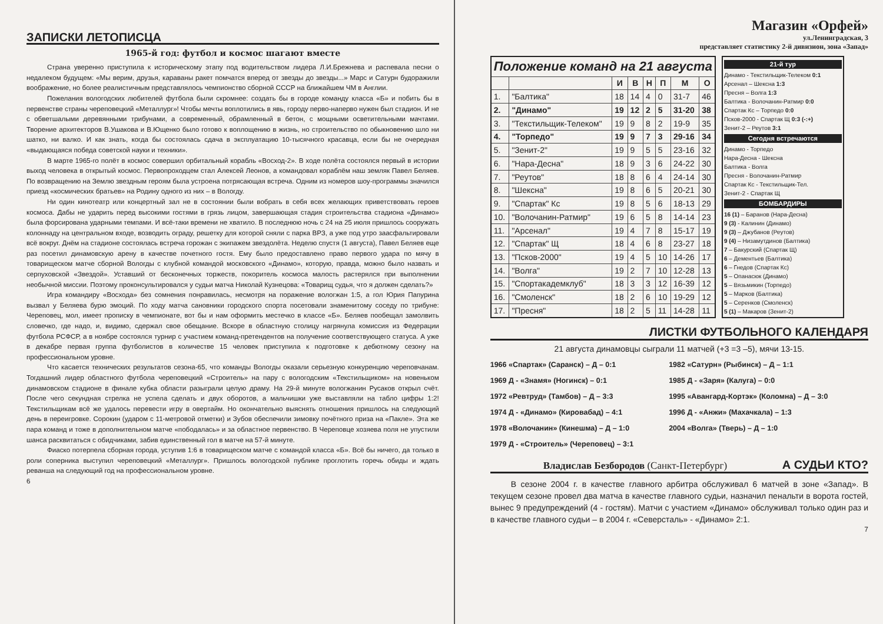ЗАПИСКИ ЛЕТОПИСЦА
1965-й год: футбол и космос шагают вместе
Страна уверенно приступила к историческому этапу под водительством лидера Л.И.Брежнева и распевала песни о недалеком будущем: «Мы верим, друзья, караваны ракет помчатся вперед от звезды до звезды...» Марс и Сатурн будоражили воображение, но более реалистичным представлялось чемпионство сборной СССР на ближайшем ЧМ в Англии.
Пожелания вологодских любителей футбола были скромнее: создать бы в городе команду класса «Б» и побить бы в первенстве страны череповецкий «Металлург»! Чтобы мечты воплотились в явь, городу перво-наперво нужен был стадион. И не с обветшалыми деревянными трибунами, а современный, обрамленный в бетон, с мощными осветительными мачтами. Творение архитекторов В.Ушакова и В.Ющенко было готово к воплощению в жизнь, но строительство по обыкновению шло ни шатко, ни валко. И как знать, когда бы состоялась сдача в эксплуатацию 10-тысячного красавца, если бы не очередная «выдающаяся победа советской науки и техники».
В марте 1965-го полёт в космос совершил орбитальный корабль «Восход-2». В ходе полёта состоялся первый в истории выход человека в открытый космос. Первопроходцем стал Алексей Леонов, а командовал кораблём наш земляк Павел Беляев. По возвращению на Землю звездным героям была устроена потрясающая встреча. Одним из номеров шоу-программы значился приезд «космических братьев» на Родину одного из них – в Вологду.
Ни один кинотеатр или концертный зал не в состоянии были вобрать в себя всех желающих приветствовать героев космоса. Дабы не ударить перед высокими гостями в грязь лицом, завершающая стадия строительства стадиона «Динамо» была форсирована ударными темпами. И всё-таки времени не хватило. В последнюю ночь с 24 на 25 июля пришлось сооружать колоннаду на центральном входе, возводить ограду, решетку для которой сняли с парка ВРЗ, а уже под утро заасфальтировали всё вокруг. Днём на стадионе состоялась встреча горожан с экипажем звездолёта. Неделю спустя (1 августа), Павел Беляев еще раз посетил динамовскую арену в качестве почетного гостя. Ему было предоставлено право первого удара по мячу в товарищеском матче сборной Вологды с клубной командой московского «Динамо», которую, правда, можно было назвать и серпуховской «Звездой». Уставший от бесконечных торжеств, покоритель космоса малость растерялся при выполнении необычной миссии. Поэтому проконсультировался у судьи матча Николай Кузнецова: «Товарищ судья, что я должен сделать?»
Игра командиру «Восхода» без сомнения понравилась, несмотря на поражение вологжан 1:5, а гол Юрия Папурина вызвал у Беляева бурю эмоций. По ходу матча сановники городского спорта посетовали знаменитому соседу по трибуне: Череповец, мол, имеет прописку в чемпионате, вот бы и нам оформить местечко в классе «Б». Беляев пообещал замолвить словечко, где надо, и, видимо, сдержал свое обещание. Вскоре в областную столицу нагрянула комиссия из Федерации футбола РСФСР, а в ноябре состоялся турнир с участием команд-претендентов на получение соответствующего статуса. А уже в декабре первая группа футболистов в количестве 15 человек приступила к подготовке к дебютному сезону на профессиональном уровне.
Что касается технических результатов сезона-65, что команды Вологды оказали серьезную конкуренцию череповчанам. Тогдашний лидер областного футбола череповецкий «Строитель» на пару с вологодским «Текстильщиком» на новеньком динамовском стадионе в финале кубка области разыграли целую драму. На 29-й минуте вологжанин Русаков открыл счёт. После чего секундная стрелка не успела сделать и двух оборотов, а мальчишки уже выставляли на табло цифры 1:2! Текстильщикам всё же удалось перевести игру в овертайм. Но окончательно выяснять отношения пришлось на следующий день в переигровке. Сорокин (ударом с 11-метровой отметки) и Зубов обеспечили зимовку почётного приза на «Пакле». Эта же пара команд и тоже в дополнительном матче «пободалась» и за областное первенство. В Череповце хозяева поля не упустили шанса расквитаться с обидчиками, забив единственный гол в матче на 57-й минуте.
Фиаско потерпела сборная города, уступив 1:6 в товарищеском матче с командой класса «Б». Всё бы ничего, да только в роли соперника выступил череповецкий «Металлург». Пришлось вологодской публике проглотить горечь обиды и ждать реванша на следующий год на профессиональном уровне.
6
Магазин «Орфей»
ул.Ленинградская, 3
представляет статистику 2-й дивизион, зона «Запад»
| Положение команд на 21 августа | | | | | | | |
| --- | --- | --- | --- | --- | --- | --- | --- |
| | | И | В | Н | П | М | О |
| 1. | "Балтика" | 18 | 14 | 4 | 0 | 31-7 | 46 |
| 2. | "Динамо" | 19 | 12 | 2 | 5 | 31-20 | 38 |
| 3. | "Текстильщик-Телеком" | 19 | 9 | 8 | 2 | 19-9 | 35 |
| 4. | "Торпедо" | 19 | 9 | 7 | 3 | 29-16 | 34 |
| 5. | "Зенит-2" | 19 | 9 | 5 | 5 | 23-16 | 32 |
| 6. | "Нара-Десна" | 18 | 9 | 3 | 6 | 24-22 | 30 |
| 7. | "Реутов" | 18 | 8 | 6 | 4 | 24-14 | 30 |
| 8. | "Шексна" | 19 | 8 | 6 | 5 | 20-21 | 30 |
| 9. | "Спартак" Кс | 19 | 8 | 5 | 6 | 18-13 | 29 |
| 10. | "Волочанин-Ратмир" | 19 | 6 | 5 | 8 | 14-14 | 23 |
| 11. | "Арсенал" | 19 | 4 | 7 | 8 | 15-17 | 19 |
| 12. | "Спартак" Щ | 18 | 4 | 6 | 8 | 23-27 | 18 |
| 13. | "Псков-2000" | 19 | 4 | 5 | 10 | 14-26 | 17 |
| 14. | "Волга" | 19 | 2 | 7 | 10 | 12-28 | 13 |
| 15. | "Спортакадемклуб" | 18 | 3 | 3 | 12 | 16-39 | 12 |
| 16. | "Смоленск" | 18 | 2 | 6 | 10 | 19-29 | 12 |
| 17. | "Пресня" | 18 | 2 | 5 | 11 | 14-28 | 11 |
21-й тур
Динамо - Текстильщик-Телеком 0:1
Арсенал – Шексна 1:3
Пресня – Волга 1:3
Балтика - Волочанин-Ратмир 0:0
Спартак Кс – Торпедо 0:0
Псков-2000 - Спартак Щ 0:3 (-:+)
Зенит-2 – Реутов 3:1
Сегодня встречаются
Динамо - Торпедо
Нара-Десна - Шексна
Балтика - Волга
Пресня - Волочанин-Ратмир
Спартак Кс - Текстильщик-Тел.
Зенит-2 - Спартак Щ
БОМБАРДИРЫ
16 (1) – Баранов (Нара-Десна)
9 (3) - Калинин (Динамо)
9 (3) – Джубанов (Реутов)
9 (4) – Низамутдинов (Балтика)
7 – Бакурский (Спартак Щ)
6 – Дементьев (Балтика)
6 – Гнедов (Спартак Кс)
5 – Опанасюк (Динамо)
5 – Вязьмикин (Торпедо)
5 – Марков (Балтика)
5 – Серенков (Смоленск)
5 (1) – Макаров (Зенит-2)
ЛИСТКИ ФУТБОЛЬНОГО КАЛЕНДАРЯ
21 августа динамовцы сыграли 11 матчей (+3 =3 –5), мячи 13-15.
1966 «Спартак» (Саранск) – Д – 0:1
1969 Д - «Знамя» (Ногинск) – 0:1
1972 «Ревтруд» (Тамбов) – Д – 3:3
1974 Д - «Динамо» (Кировабад) – 4:1
1978 «Волочанин» (Кинешма) – Д – 1:0
1979 Д - «Строитель» (Череповец) – 3:1
1982 «Сатурн» (Рыбинск) – Д – 1:1
1985 Д - «Заря» (Калуга) – 0:0
1995 «Авангард-Кортэк» (Коломна) – Д – 3:0
1996 Д - «Анжи» (Махачкала) – 1:3
2004 «Волга» (Тверь) – Д – 1:0
Владислав Безбородов (Санкт-Петербург) А СУДЬИ КТО?
В сезоне 2004 г. в качестве главного арбитра обслуживал 6 матчей в зоне «Запад». В текущем сезоне провел два матча в качестве главного судьи, назначил пенальти в ворота гостей, вынес 9 предупреждений (4 - гостям). Матчи с участием «Динамо» обслуживал только один раз и в качестве главного судьи – в 2004 г. «Северсталь» - «Динамо» 2:1.
7